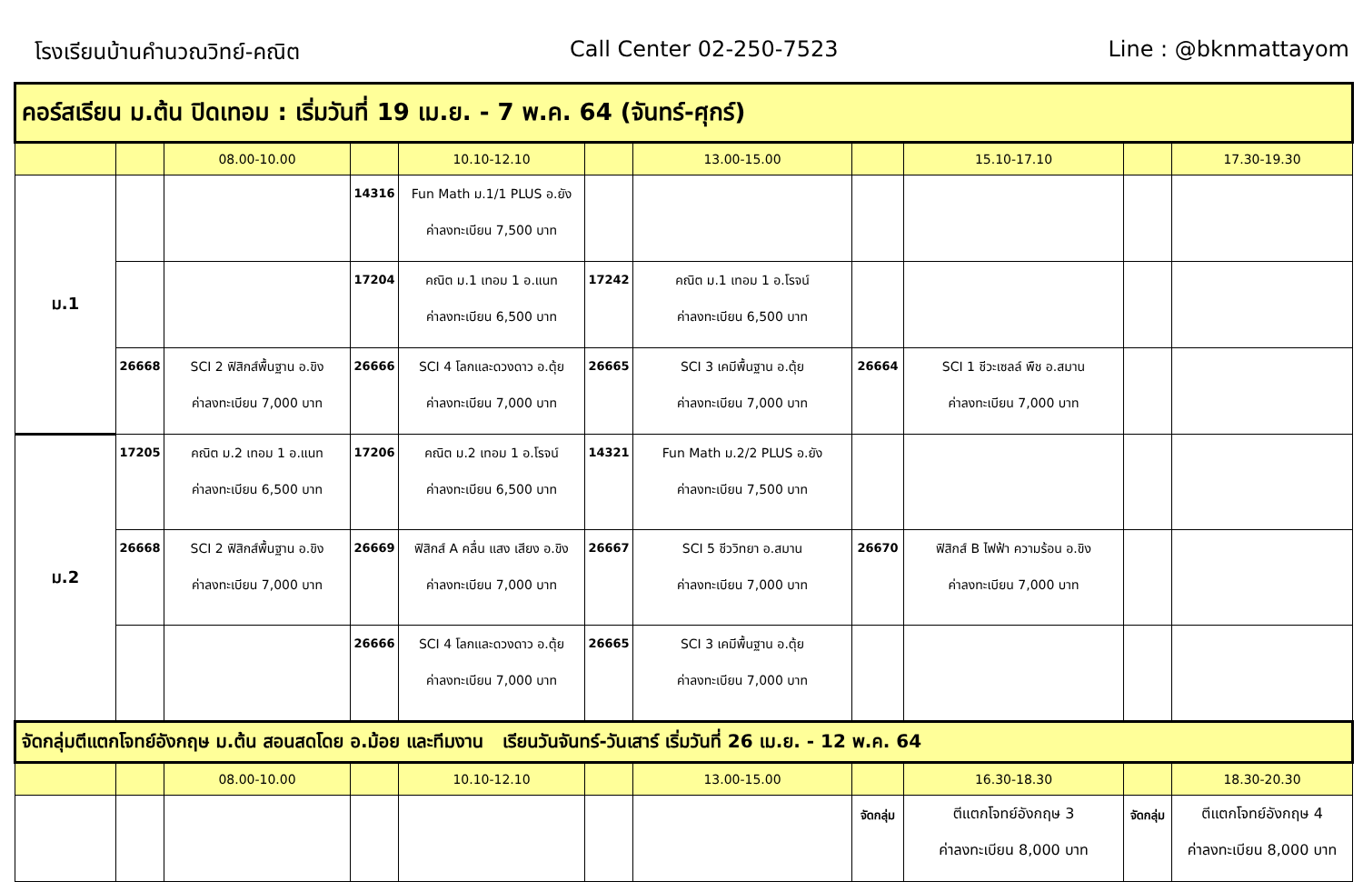โรงเรียนบ้านคำนวณวิทย์-คณิต Call Center 02-250-7523 Line : @bknmattayom
| คอร์สเรียน ม.ต้น ปิดเทอม : เริ่มวันที่ 19 เม.ย. - 7 พ.ค. 64 (จันทร์-ศุกร์) | | | | | | | | | | |
| | | 08.00-10.00 | | 10.10-12.10 | | 13.00-15.00 | | 15.10-17.10 | | 17.30-19.30 |
| ม.1 | | | 14316 | Fun Math ม.1/1 PLUS อ.ยัง ค่าลงทะเบียน 7,500 บาท | | | | | | |
| | | | 17204 | คณิต ม.1 เทอม 1 อ.แนท ค่าลงทะเบียน 6,500 บาท | 17242 | คณิต ม.1 เทอม 1 อ.โรจน์ ค่าลงทะเบียน 6,500 บาท | | | | |
| | 26668 | SCI 2 ฟิสิกส์พื้นฐาน อ.ขิง ค่าลงทะเบียน 7,000 บาท | 26666 | SCI 4 โลกและดวงดาว อ.ตุ้ย ค่าลงทะเบียน 7,000 บาท | 26665 | SCI 3 เคมีพื้นฐาน อ.ตุ้ย ค่าลงทะเบียน 7,000 บาท | 26664 | SCI 1 ชีวะเซลล์ พืช อ.สมาน ค่าลงทะเบียน 7,000 บาท | | |
| ม.2 | 17205 | คณิต ม.2 เทอม 1 อ.แนท ค่าลงทะเบียน 6,500 บาท | 17206 | คณิต ม.2 เทอม 1 อ.โรจน์ ค่าลงทะเบียน 6,500 บาท | 14321 | Fun Math ม.2/2 PLUS อ.ยัง ค่าลงทะเบียน 7,500 บาท | | | | |
| | 26668 | SCI 2 ฟิสิกส์พื้นฐาน อ.ขิง ค่าลงทะเบียน 7,000 บาท | 26669 | ฟิสิกส์ A คลื่น แสง เสียง อ.ขิง ค่าลงทะเบียน 7,000 บาท | 26667 | SCI 5 ชีววิทยา อ.สมาน ค่าลงทะเบียน 7,000 บาท | 26670 | ฟิสิกส์ B ไฟฟ้า ความร้อน อ.ขิง ค่าลงทะเบียน 7,000 บาท | | |
| | | | 26666 | SCI 4 โลกและดวงดาว อ.ตุ้ย ค่าลงทะเบียน 7,000 บาท | 26665 | SCI 3 เคมีพื้นฐาน อ.ตุ้ย ค่าลงทะเบียน 7,000 บาท | | | | |
| จัดกลุ่มตีแตกโจทย์อังกฤษ ม.ต้น สอนสดโดย อ.ม้อย และทีมงาน เรียนวันจันทร์-วันเสาร์ เริ่มวันที่ 26 เม.ย. - 12 พ.ค. 64 | | | | | | | | | | |
| | | 08.00-10.00 | | 10.10-12.10 | | 13.00-15.00 | | 16.30-18.30 | | 18.30-20.30 |
| | | | | | | | จัดกลุ่ม | ตีแตกโจทย์อังกฤษ 3 ค่าลงทะเบียน 8,000 บาท | จัดกลุ่ม | ตีแตกโจทย์อังกฤษ 4 ค่าลงทะเบียน 8,000 บาท |